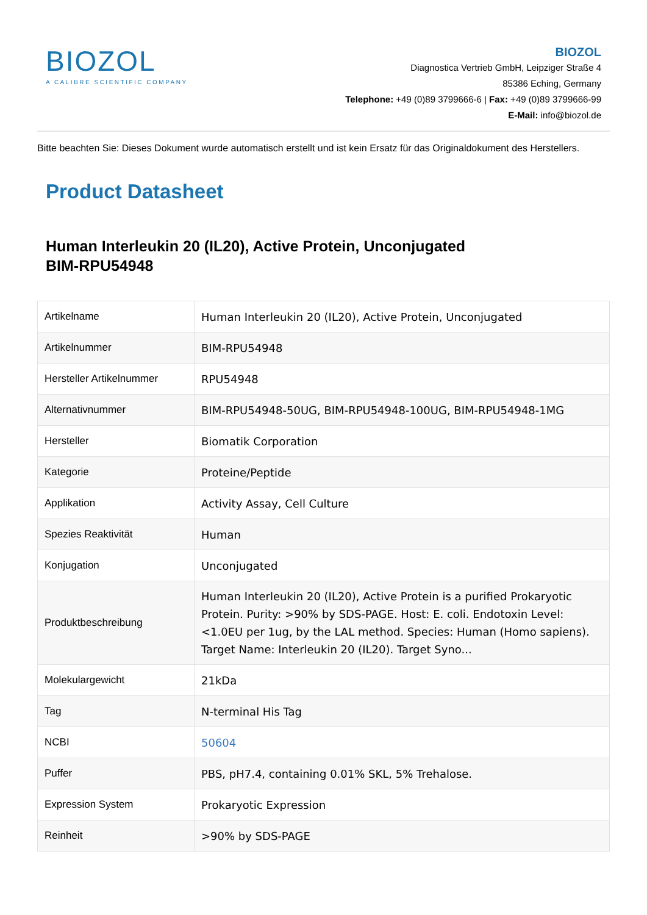BIOZOL
A CALIBRE SCIENTIFIC COMPANY
BIOZOL
Diagnostica Vertrieb GmbH, Leipziger Straße 4
85386 Eching, Germany
Telephone: +49 (0)89 3799666-6 | Fax: +49 (0)89 3799666-99
E-Mail: info@biozol.de
Bitte beachten Sie: Dieses Dokument wurde automatisch erstellt und ist kein Ersatz für das Originaldokument des Herstellers.
Product Datasheet
Human Interleukin 20 (IL20), Active Protein, Unconjugated
BIM-RPU54948
| Artikelname | Human Interleukin 20 (IL20), Active Protein, Unconjugated |
| Artikelnummer | BIM-RPU54948 |
| Hersteller Artikelnummer | RPU54948 |
| Alternativnummer | BIM-RPU54948-50UG, BIM-RPU54948-100UG, BIM-RPU54948-1MG |
| Hersteller | Biomatik Corporation |
| Kategorie | Proteine/Peptide |
| Applikation | Activity Assay, Cell Culture |
| Spezies Reaktivität | Human |
| Konjugation | Unconjugated |
| Produktbeschreibung | Human Interleukin 20 (IL20), Active Protein is a purified Prokaryotic Protein. Purity: >90% by SDS-PAGE. Host: E. coli. Endotoxin Level: <1.0EU per 1ug, by the LAL method. Species: Human (Homo sapiens). Target Name: Interleukin 20 (IL20). Target Syno... |
| Molekulargewicht | 21kDa |
| Tag | N-terminal His Tag |
| NCBI | 50604 |
| Puffer | PBS, pH7.4, containing 0.01% SKL, 5% Trehalose. |
| Expression System | Prokaryotic Expression |
| Reinheit | >90% by SDS-PAGE |